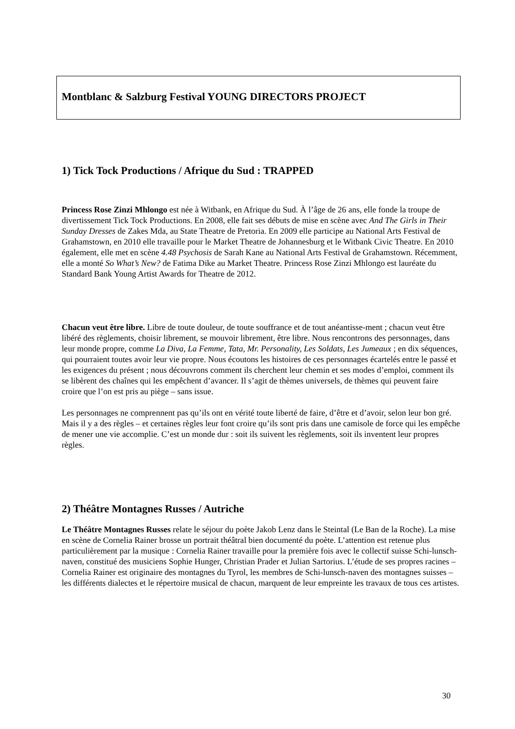Montblanc & Salzburg Festival YOUNG DIRECTORS PROJECT
1) Tick Tock Productions / Afrique du Sud : TRAPPED
Princess Rose Zinzi Mhlongo est née à Witbank, en Afrique du Sud. À l’âge de 26 ans, elle fonde la troupe de divertissement Tick Tock Productions. En 2008, elle fait ses débuts de mise en scène avec And The Girls in Their Sunday Dresses de Zakes Mda, au State Theatre de Pretoria. En 2009 elle participe au National Arts Festival de Grahamstown, en 2010 elle travaille pour le Market Theatre de Johannesburg et le Witbank Civic Theatre. En 2010 également, elle met en scène 4.48 Psychosis de Sarah Kane au National Arts Festival de Grahamstown. Récemment, elle a monté So What’s New? de Fatima Dike au Market Theatre. Princess Rose Zinzi Mhlongo est lauréate du Standard Bank Young Artist Awards for Theatre de 2012.
Chacun veut être libre. Libre de toute douleur, de toute souffrance et de tout anéantisse-ment ; chacun veut être libéré des règlements, choisir librement, se mouvoir librement, être libre. Nous rencontrons des personnages, dans leur monde propre, comme La Diva, La Femme, Tata, Mr. Personality, Les Soldats, Les Jumeaux ; en dix séquences, qui pourraient toutes avoir leur vie propre. Nous écoutons les histoires de ces personnages écartelés entre le passé et les exigences du présent ; nous découvrons comment ils cherchent leur chemin et ses modes d’emploi, comment ils se libèrent des chaînes qui les empêchent d’avancer. Il s’agit de thèmes universels, de thèmes qui peuvent faire croire que l’on est pris au piège – sans issue.
Les personnages ne comprennent pas qu’ils ont en vérité toute liberté de faire, d’être et d’avoir, selon leur bon gré. Mais il y a des règles – et certaines règles leur font croire qu’ils sont pris dans une camisole de force qui les empêche de mener une vie accomplie. C’est un monde dur : soit ils suivent les règlements, soit ils inventent leur propres règles.
2) Théâtre Montagnes Russes / Autriche
Le Théâtre Montagnes Russes relate le séjour du poète Jakob Lenz dans le Steintal (Le Ban de la Roche). La mise en scène de Cornelia Rainer brosse un portrait théâtral bien documenté du poète. L’attention est retenue plus particulièrement par la musique : Cornelia Rainer travaille pour la première fois avec le collectif suisse Schi-lunsch-naven, constitué des musiciens Sophie Hunger, Christian Prader et Julian Sartorius. L’étude de ses propres racines – Cornelia Rainer est originaire des montagnes du Tyrol, les membres de Schi-lunsch-naven des montagnes suisses – les différents dialectes et le répertoire musical de chacun, marquent de leur empreinte les travaux de tous ces artistes.
30